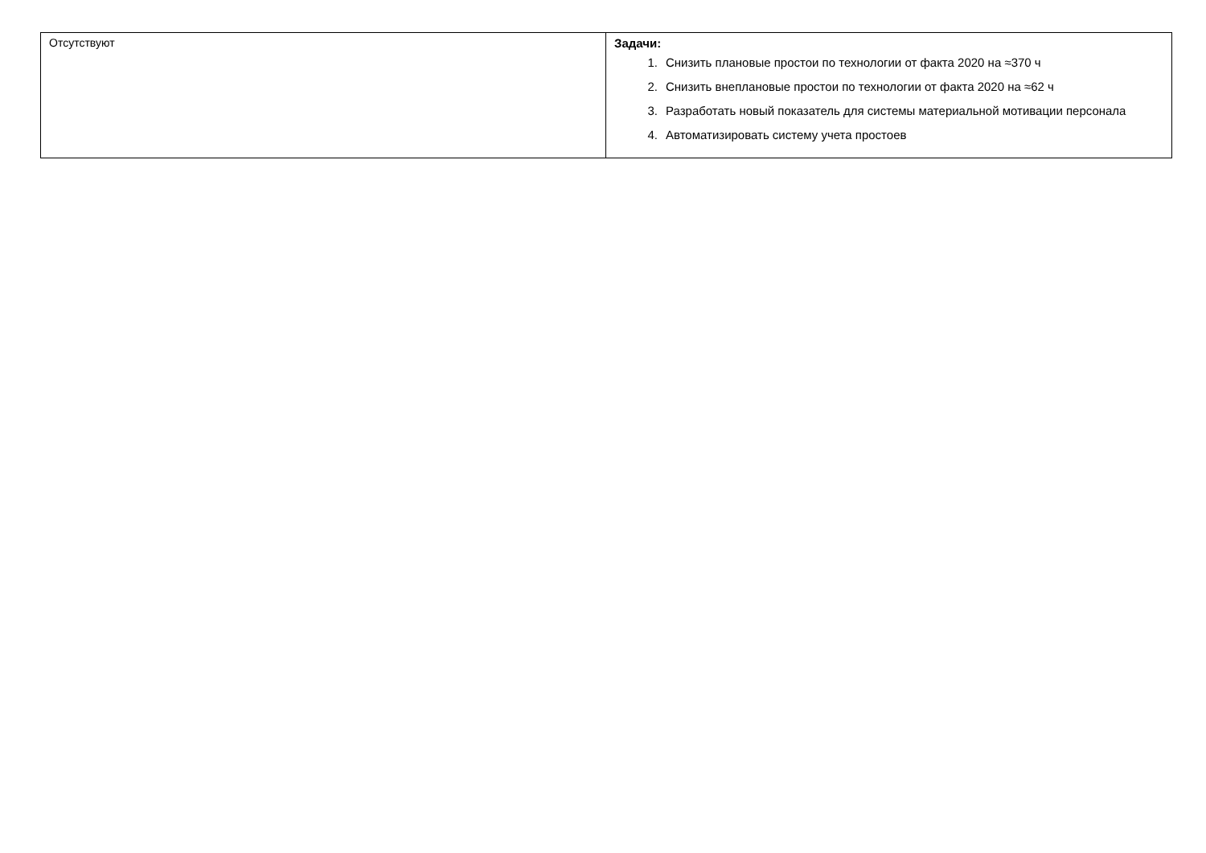| Отсутствуют | Задачи: 1. Снизить плановые простои по технологии от факта 2020 на ≈370 ч 2. Снизить внеплановые простои по технологии от факта 2020 на ≈62 ч 3. Разработать новый показатель для системы материальной мотивации персонала 4. Автоматизировать систему учета простоев |